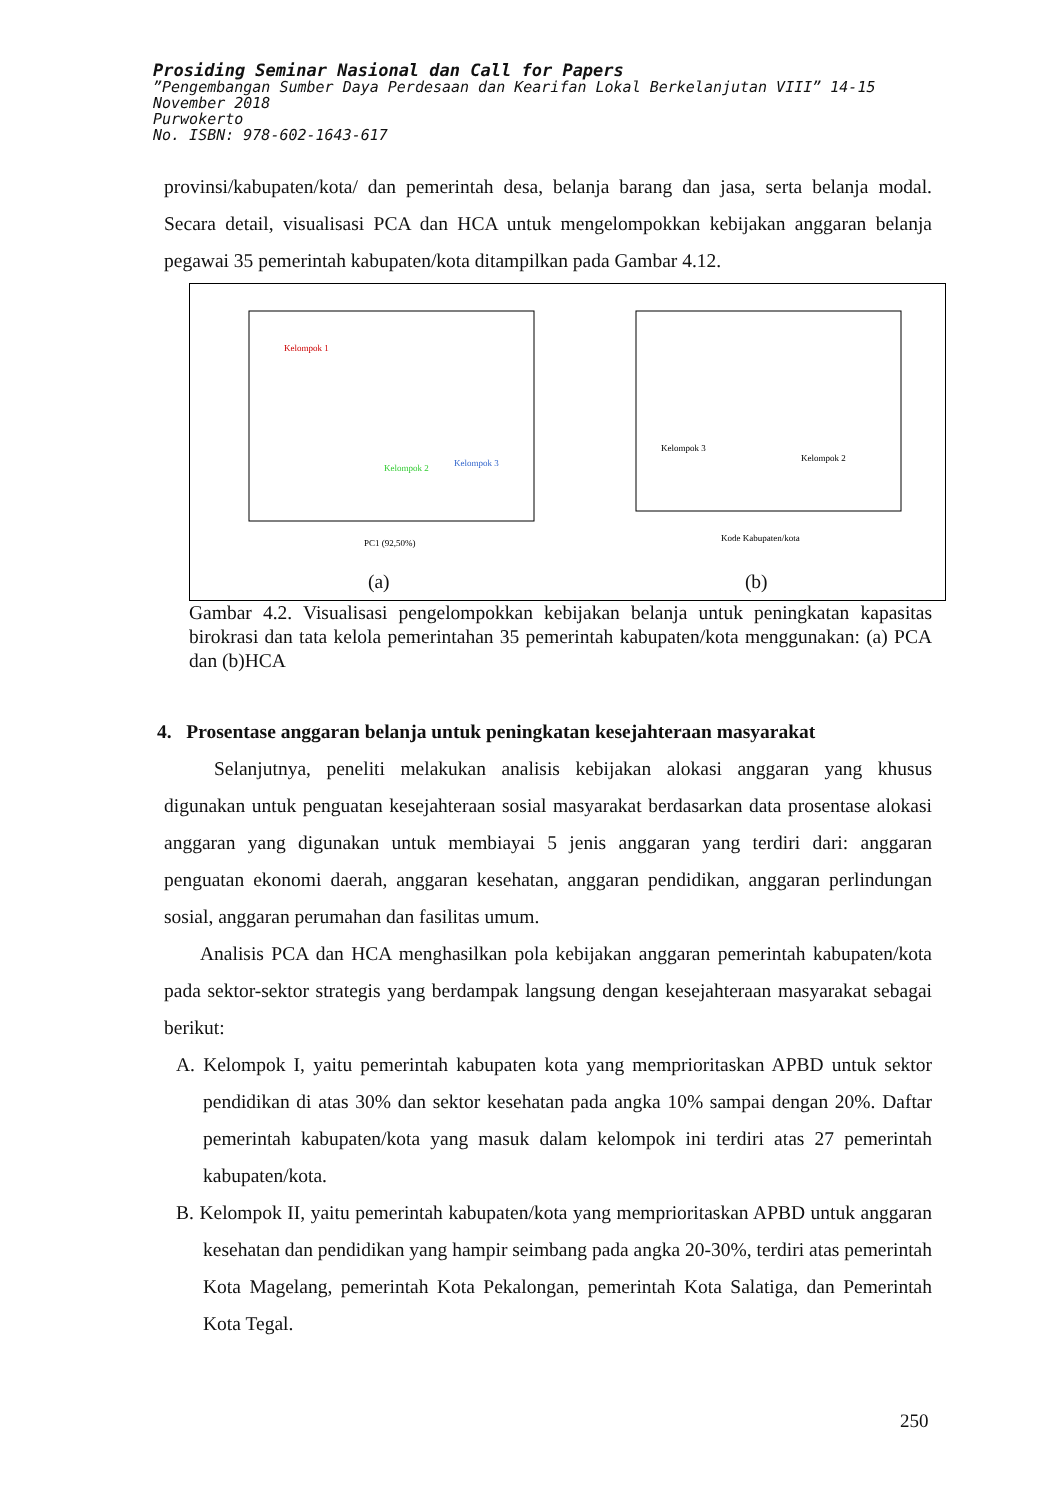Prosiding Seminar Nasional dan Call for Papers
”Pengembangan Sumber Daya Perdesaan dan Kearifan Lokal Berkelanjutan VIII” 14-15 November 2018
Purwokerto
No. ISBN: 978-602-1643-617
provinsi/kabupaten/kota/ dan pemerintah desa, belanja barang dan jasa, serta belanja modal. Secara detail, visualisasi PCA dan HCA untuk mengelompokkan kebijakan anggaran belanja pegawai 35 pemerintah kabupaten/kota ditampilkan pada Gambar 4.12.
Kelompok 1
Kelompok 2
Kelompok 3
PC1 (92,50%)
(a)
Kelompok 3
Kelompok 2
Kode Kabupaten/kota
(b)
Gambar 4.2. Visualisasi pengelompokkan kebijakan belanja untuk peningkatan kapasitas birokrasi dan tata kelola pemerintahan 35 pemerintah kabupaten/kota menggunakan: (a) PCA dan (b)HCA
4. Prosentase anggaran belanja untuk peningkatan kesejahteraan masyarakat
Selanjutnya, peneliti melakukan analisis kebijakan alokasi anggaran yang khusus digunakan untuk penguatan kesejahteraan sosial masyarakat berdasarkan data prosentase alokasi anggaran yang digunakan untuk membiayai 5 jenis anggaran yang terdiri dari: anggaran penguatan ekonomi daerah, anggaran kesehatan, anggaran pendidikan, anggaran perlindungan sosial, anggaran perumahan dan fasilitas umum.
Analisis PCA dan HCA menghasilkan pola kebijakan anggaran pemerintah kabupaten/kota pada sektor-sektor strategis yang berdampak langsung dengan kesejahteraan masyarakat sebagai berikut:
A. Kelompok I, yaitu pemerintah kabupaten kota yang memprioritaskan APBD untuk sektor pendidikan di atas 30% dan sektor kesehatan pada angka 10% sampai dengan 20%. Daftar pemerintah kabupaten/kota yang masuk dalam kelompok ini terdiri atas 27 pemerintah kabupaten/kota.
B. Kelompok II, yaitu pemerintah kabupaten/kota yang memprioritaskan APBD untuk anggaran kesehatan dan pendidikan yang hampir seimbang pada angka 20-30%, terdiri atas pemerintah Kota Magelang, pemerintah Kota Pekalongan, pemerintah Kota Salatiga, dan Pemerintah Kota Tegal.
250